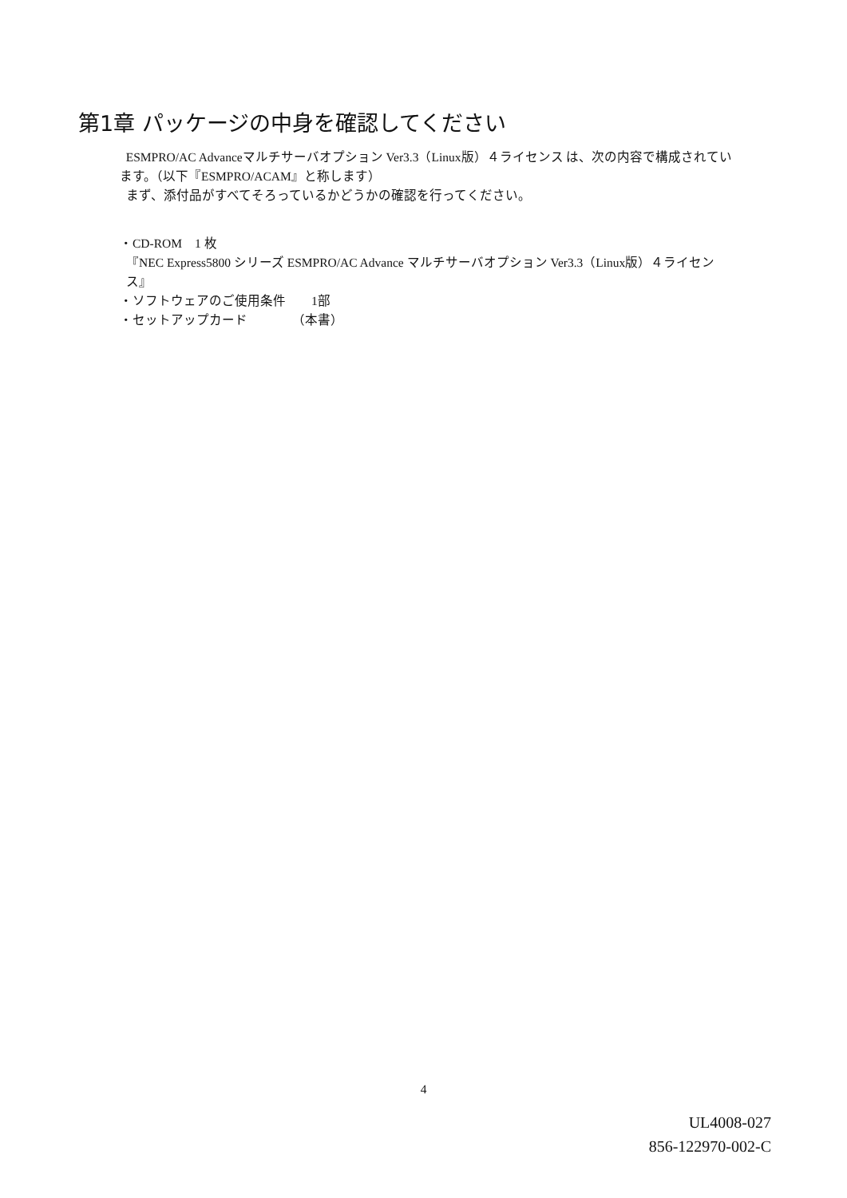第1章 パッケージの中身を確認してください
ESMPRO/AC Advanceマルチサーバオプション Ver3.3（Linux版）４ライセンス は、次の内容で構成されています。（以下『ESMPRO/ACAM』と称します）
まず、添付品がすべてそろっているかどうかの確認を行ってください。
・CD-ROM　1 枚
『NEC Express5800 シリーズ ESMPRO/AC Advance マルチサーバオプション Ver3.3（Linux版）４ライセンス』
・ソフトウェアのご使用条件　　1部
・セットアップカード　　　　（本書）
4
UL4008-027
856-122970-002-C